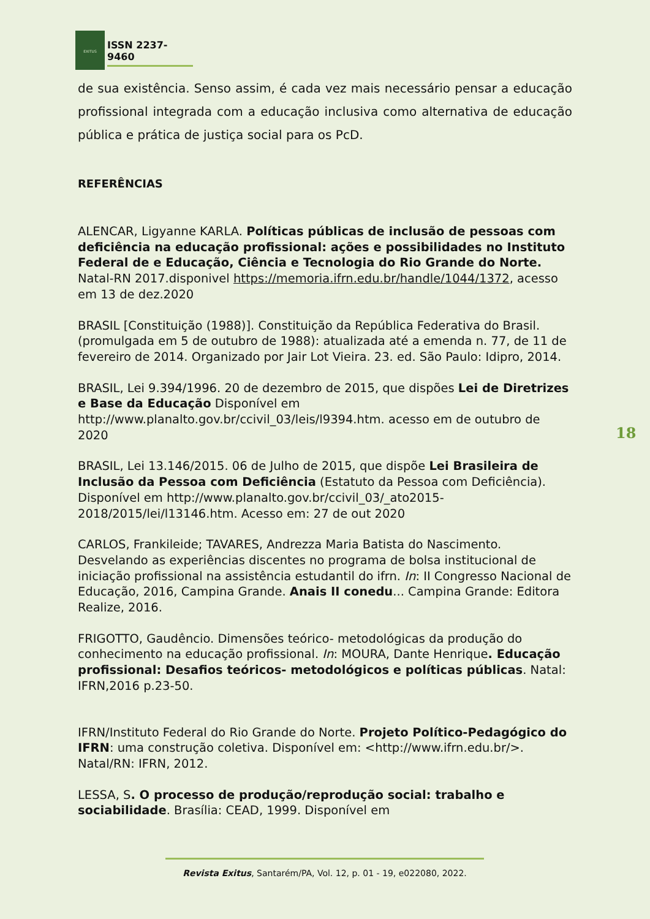EXITUS
ISSN 2237-9460
de sua existência. Senso assim, é cada vez mais necessário pensar a educação profissional integrada com a educação inclusiva como alternativa de educação pública e prática de justiça social para os PcD.
REFERÊNCIAS
ALENCAR, Ligyanne KARLA. Políticas públicas de inclusão de pessoas com deficiência na educação profissional: ações e possibilidades no Instituto Federal de e Educação, Ciência e Tecnologia do Rio Grande do Norte. Natal-RN 2017.disponivel https://memoria.ifrn.edu.br/handle/1044/1372, acesso em 13 de dez.2020
BRASIL [Constituição (1988)]. Constituição da República Federativa do Brasil. (promulgada em 5 de outubro de 1988): atualizada até a emenda n. 77, de 11 de fevereiro de 2014. Organizado por Jair Lot Vieira. 23. ed. São Paulo: Idipro, 2014.
BRASIL, Lei 9.394/1996. 20 de dezembro de 2015, que dispões Lei de Diretrizes e Base da Educação Disponível em http://www.planalto.gov.br/ccivil_03/leis/l9394.htm. acesso em de outubro de 2020
BRASIL, Lei 13.146/2015. 06 de Julho de 2015, que dispõe Lei Brasileira de Inclusão da Pessoa com Deficiência (Estatuto da Pessoa com Deficiência). Disponível em http://www.planalto.gov.br/ccivil_03/_ato2015-2018/2015/lei/l13146.htm. Acesso em: 27 de out 2020
CARLOS, Frankileide; TAVARES, Andrezza Maria Batista do Nascimento. Desvelando as experiências discentes no programa de bolsa institucional de iniciação profissional na assistência estudantil do ifrn. In: II Congresso Nacional de Educação, 2016, Campina Grande. Anais II conedu... Campina Grande: Editora Realize, 2016.
FRIGOTTO, Gaudêncio. Dimensões teórico- metodológicas da produção do conhecimento na educação profissional. In: MOURA, Dante Henrique. Educação profissional: Desafios teóricos- metodológicos e políticas públicas. Natal: IFRN,2016 p.23-50.
IFRN/Instituto Federal do Rio Grande do Norte. Projeto Político-Pedagógico do IFRN: uma construção coletiva. Disponível em: <http://www.ifrn.edu.br/>. Natal/RN: IFRN, 2012.
LESSA, S. O processo de produção/reprodução social: trabalho e sociabilidade. Brasília: CEAD, 1999. Disponível em
18
Revista Exitus, Santarém/PA, Vol. 12, p. 01 - 19, e022080, 2022.